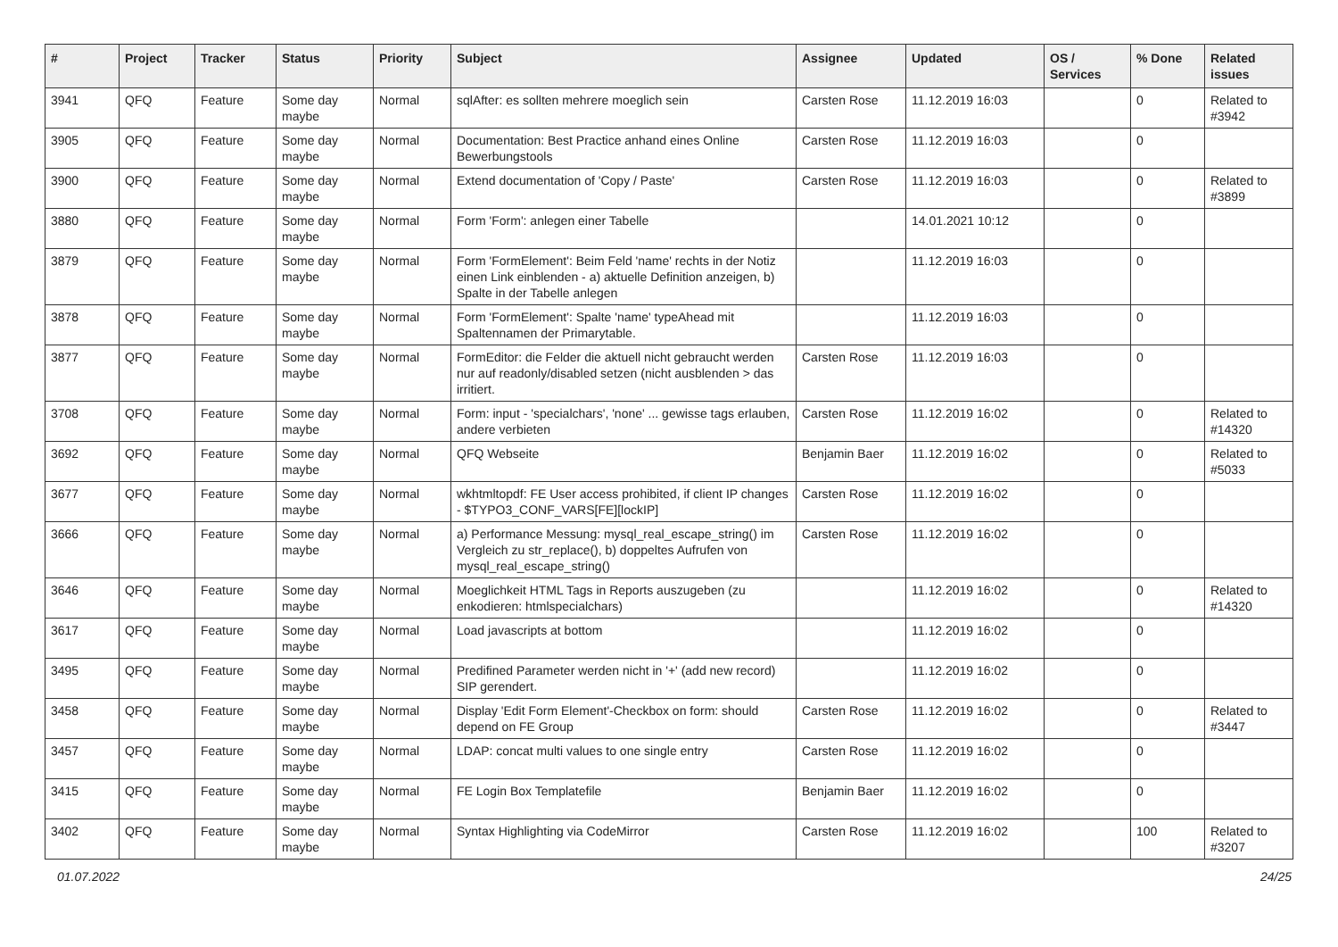| # | Project | Tracker | Status | Priority | Subject | Assignee | Updated | OS / Services | % Done | Related issues |
| --- | --- | --- | --- | --- | --- | --- | --- | --- | --- | --- |
| 3941 | QFQ | Feature | Some day maybe | Normal | sqlAfter: es sollten mehrere moeglich sein | Carsten Rose | 11.12.2019 16:03 | | 0 | Related to #3942 |
| 3905 | QFQ | Feature | Some day maybe | Normal | Documentation: Best Practice anhand eines Online Bewerbungstools | Carsten Rose | 11.12.2019 16:03 | | 0 | |
| 3900 | QFQ | Feature | Some day maybe | Normal | Extend documentation of 'Copy / Paste' | Carsten Rose | 11.12.2019 16:03 | | 0 | Related to #3899 |
| 3880 | QFQ | Feature | Some day maybe | Normal | Form 'Form': anlegen einer Tabelle | | 14.01.2021 10:12 | | 0 | |
| 3879 | QFQ | Feature | Some day maybe | Normal | Form 'FormElement': Beim Feld 'name' rechts in der Notiz einen Link einblenden - a) aktuelle Definition anzeigen, b) Spalte in der Tabelle anlegen | | 11.12.2019 16:03 | | 0 | |
| 3878 | QFQ | Feature | Some day maybe | Normal | Form 'FormElement': Spalte 'name' typeAhead mit Spaltennamen der Primarytable. | | 11.12.2019 16:03 | | 0 | |
| 3877 | QFQ | Feature | Some day maybe | Normal | FormEditor: die Felder die aktuell nicht gebraucht werden nur auf readonly/disabled setzen (nicht ausblenden > das irritiert. | Carsten Rose | 11.12.2019 16:03 | | 0 | |
| 3708 | QFQ | Feature | Some day maybe | Normal | Form: input - 'specialchars', 'none' ... gewisse tags erlauben, andere verbieten | Carsten Rose | 11.12.2019 16:02 | | 0 | Related to #14320 |
| 3692 | QFQ | Feature | Some day maybe | Normal | QFQ Webseite | Benjamin Baer | 11.12.2019 16:02 | | 0 | Related to #5033 |
| 3677 | QFQ | Feature | Some day maybe | Normal | wkhtmltopdf: FE User access prohibited, if client IP changes - $TYPO3_CONF_VARS[FE][lockIP] | Carsten Rose | 11.12.2019 16:02 | | 0 | |
| 3666 | QFQ | Feature | Some day maybe | Normal | a) Performance Messung: mysql_real_escape_string() im Vergleich zu str_replace(), b) doppeltes Aufrufen von mysql_real_escape_string() | Carsten Rose | 11.12.2019 16:02 | | 0 | |
| 3646 | QFQ | Feature | Some day maybe | Normal | Moeglichkeit HTML Tags in Reports auszugeben (zu enkodieren: htmlspecialchars) | | 11.12.2019 16:02 | | 0 | Related to #14320 |
| 3617 | QFQ | Feature | Some day maybe | Normal | Load javascripts at bottom | | 11.12.2019 16:02 | | 0 | |
| 3495 | QFQ | Feature | Some day maybe | Normal | Predifined Parameter werden nicht in '+' (add new record) SIP gerendert. | | 11.12.2019 16:02 | | 0 | |
| 3458 | QFQ | Feature | Some day maybe | Normal | Display 'Edit Form Element'-Checkbox on form: should depend on FE Group | Carsten Rose | 11.12.2019 16:02 | | 0 | Related to #3447 |
| 3457 | QFQ | Feature | Some day maybe | Normal | LDAP: concat multi values to one single entry | Carsten Rose | 11.12.2019 16:02 | | 0 | |
| 3415 | QFQ | Feature | Some day maybe | Normal | FE Login Box Templatefile | Benjamin Baer | 11.12.2019 16:02 | | 0 | |
| 3402 | QFQ | Feature | Some day maybe | Normal | Syntax Highlighting via CodeMirror | Carsten Rose | 11.12.2019 16:02 | | 100 | Related to #3207 |
01.07.2022 24/25